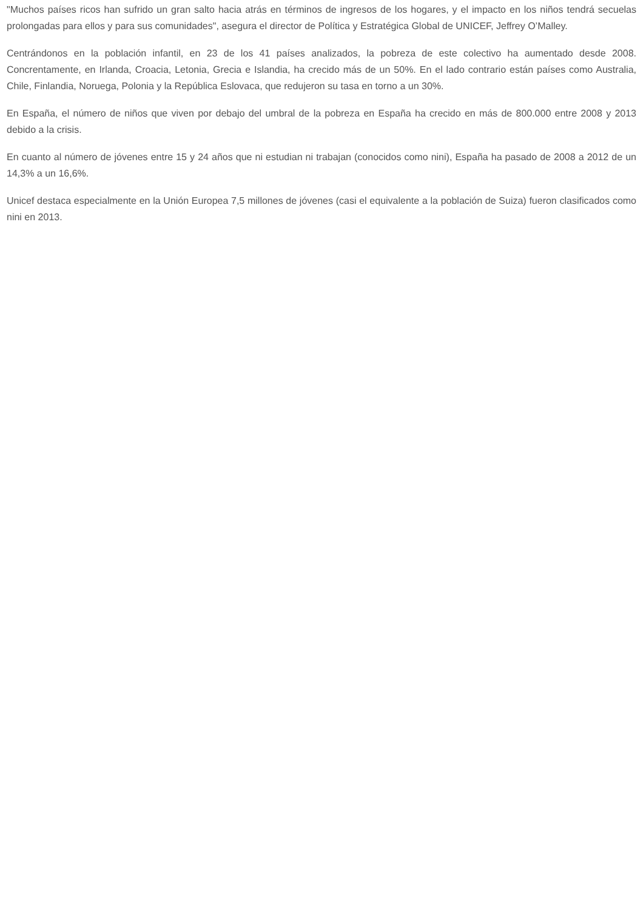"Muchos países ricos han sufrido un gran salto hacia atrás en términos de ingresos de los hogares, y el impacto en los niños tendrá secuelas prolongadas para ellos y para sus comunidades", asegura el director de Política y Estratégica Global de UNICEF, Jeffrey O’Malley.
Centrándonos en la población infantil, en 23 de los 41 países analizados, la pobreza de este colectivo ha aumentado desde 2008. Concrentamente, en Irlanda, Croacia, Letonia, Grecia e Islandia, ha crecido más de un 50%. En el lado contrario están países como Australia, Chile, Finlandia, Noruega, Polonia y la República Eslovaca, que redujeron su tasa en torno a un 30%.
En España, el número de niños que viven por debajo del umbral de la pobreza en España ha crecido en más de 800.000 entre 2008 y 2013 debido a la crisis.
En cuanto al número de jóvenes entre 15 y 24 años que ni estudian ni trabajan (conocidos como nini), España ha pasado de 2008 a 2012 de un 14,3% a un 16,6%.
Unicef destaca especialmente en la Unión Europea 7,5 millones de jóvenes (casi el equivalente a la población de Suiza) fueron clasificados como nini en 2013.